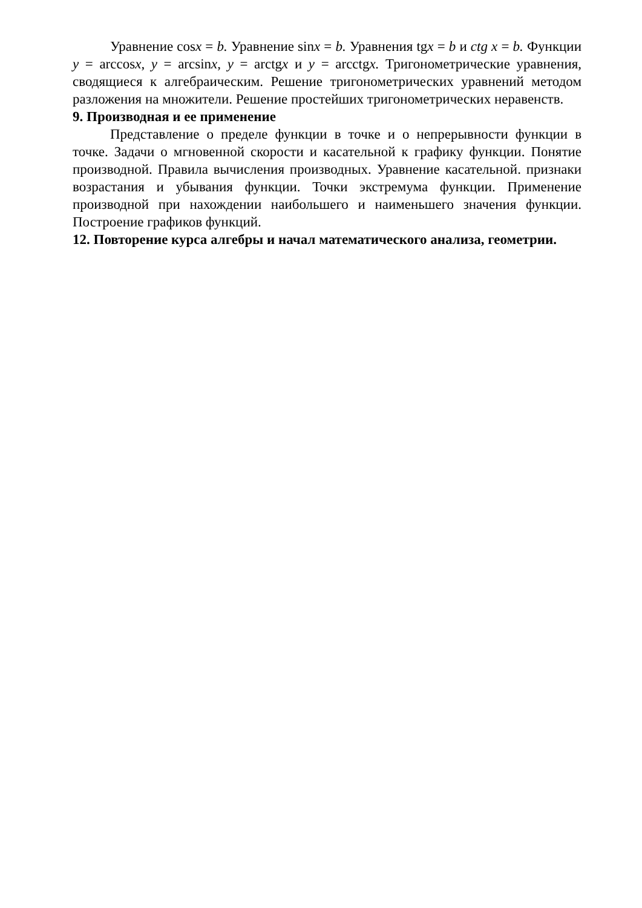Уравнение cosx = b. Уравнение sinx = b. Уравнения tgx = b и ctg x = b. Функции y = arccosx, y = arcsinx, y = arctgx и y = arcctgx. Тригонометрические уравнения, сводящиеся к алгебраическим. Решение тригонометрических уравнений методом разложения на множители. Решение простейших тригонометрических неравенств.
9. Производная и ее применение
Представление о пределе функции в точке и о непрерывности функции в точке. Задачи о мгновенной скорости и касательной к графику функции. Понятие производной. Правила вычисления производных. Уравнение касательной. признаки возрастания и убывания функции. Точки экстремума функции. Применение производной при нахождении наибольшего и наименьшего значения функции. Построение графиков функций.
12. Повторение курса алгебры и начал математического анализа, геометрии.